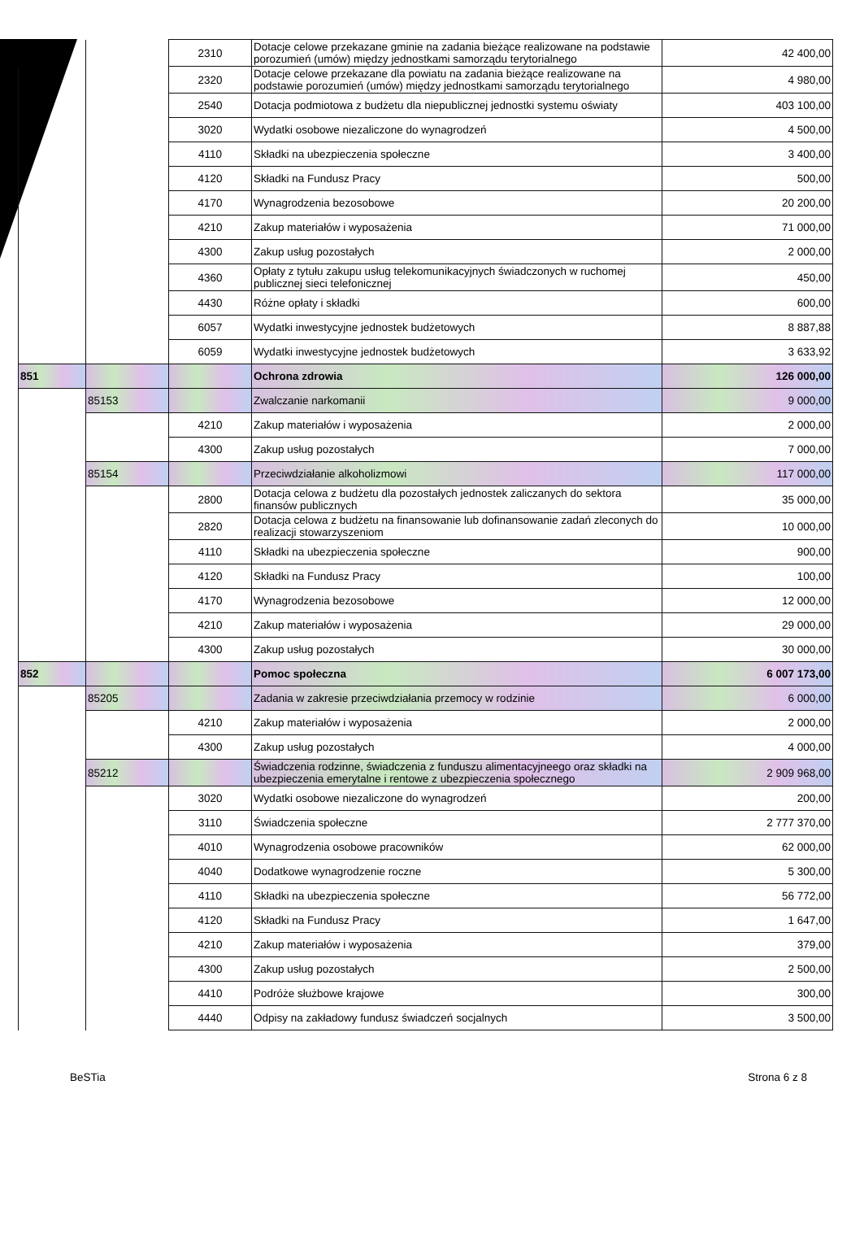| | | 2310 | Dotacje celowe przekazane gminie na zadania bieżące realizowane na podstawie porozumień (umów) między jednostkami samorządu terytorialnego | 42 400,00 |
| | | 2320 | Dotacje celowe przekazane dla powiatu na zadania bieżące realizowane na podstawie porozumień (umów) między jednostkami samorządu terytorialnego | 4 980,00 |
| | | 2540 | Dotacja podmiotowa z budżetu dla niepublicznej jednostki systemu oświaty | 403 100,00 |
| | | 3020 | Wydatki osobowe niezaliczone do wynagrodzeń | 4 500,00 |
| | | 4110 | Składki na ubezpieczenia społeczne | 3 400,00 |
| | | 4120 | Składki na Fundusz Pracy | 500,00 |
| | | 4170 | Wynagrodzenia bezosobowe | 20 200,00 |
| | | 4210 | Zakup materiałów i wyposażenia | 71 000,00 |
| | | 4300 | Zakup usług pozostałych | 2 000,00 |
| | | 4360 | Opłaty z tytułu zakupu usług telekomunikacyjnych świadczonych w ruchomej publicznej sieci telefonicznej | 450,00 |
| | | 4430 | Różne opłaty i składki | 600,00 |
| | | 6057 | Wydatki inwestycyjne jednostek budżetowych | 8 887,88 |
| | | 6059 | Wydatki inwestycyjne jednostek budżetowych | 3 633,92 |
| 851 | | | Ochrona zdrowia | 126 000,00 |
| | 85153 | | Zwalczanie narkomanii | 9 000,00 |
| | | 4210 | Zakup materiałów i wyposażenia | 2 000,00 |
| | | 4300 | Zakup usług pozostałych | 7 000,00 |
| | 85154 | | Przeciwdziałanie alkoholizmowi | 117 000,00 |
| | | 2800 | Dotacja celowa z budżetu dla pozostałych jednostek zaliczanych do sektora finansów publicznych | 35 000,00 |
| | | 2820 | Dotacja celowa z budżetu na finansowanie lub dofinansowanie zadań zleconych do realizacji stowarzyszeniom | 10 000,00 |
| | | 4110 | Składki na ubezpieczenia społeczne | 900,00 |
| | | 4120 | Składki na Fundusz Pracy | 100,00 |
| | | 4170 | Wynagrodzenia bezosobowe | 12 000,00 |
| | | 4210 | Zakup materiałów i wyposażenia | 29 000,00 |
| | | 4300 | Zakup usług pozostałych | 30 000,00 |
| 852 | | | Pomoc społeczna | 6 007 173,00 |
| | 85205 | | Zadania w zakresie przeciwdziałania przemocy w rodzinie | 6 000,00 |
| | | 4210 | Zakup materiałów i wyposażenia | 2 000,00 |
| | | 4300 | Zakup usług pozostałych | 4 000,00 |
| | 85212 | | Świadczenia rodzinne, świadczenia z funduszu alimentacyjneego oraz składki na ubezpieczenia emerytalne i rentowe z ubezpieczenia społecznego | 2 909 968,00 |
| | | 3020 | Wydatki osobowe niezaliczone do wynagrodzeń | 200,00 |
| | | 3110 | Świadczenia społeczne | 2 777 370,00 |
| | | 4010 | Wynagrodzenia osobowe pracowników | 62 000,00 |
| | | 4040 | Dodatkowe wynagrodzenie roczne | 5 300,00 |
| | | 4110 | Składki na ubezpieczenia społeczne | 56 772,00 |
| | | 4120 | Składki na Fundusz Pracy | 1 647,00 |
| | | 4210 | Zakup materiałów i wyposażenia | 379,00 |
| | | 4300 | Zakup usług pozostałych | 2 500,00 |
| | | 4410 | Podróże służbowe krajowe | 300,00 |
| | | 4440 | Odpisy na zakładowy fundusz świadczeń socjalnych | 3 500,00 |
BeSTia Strona 6 z 8